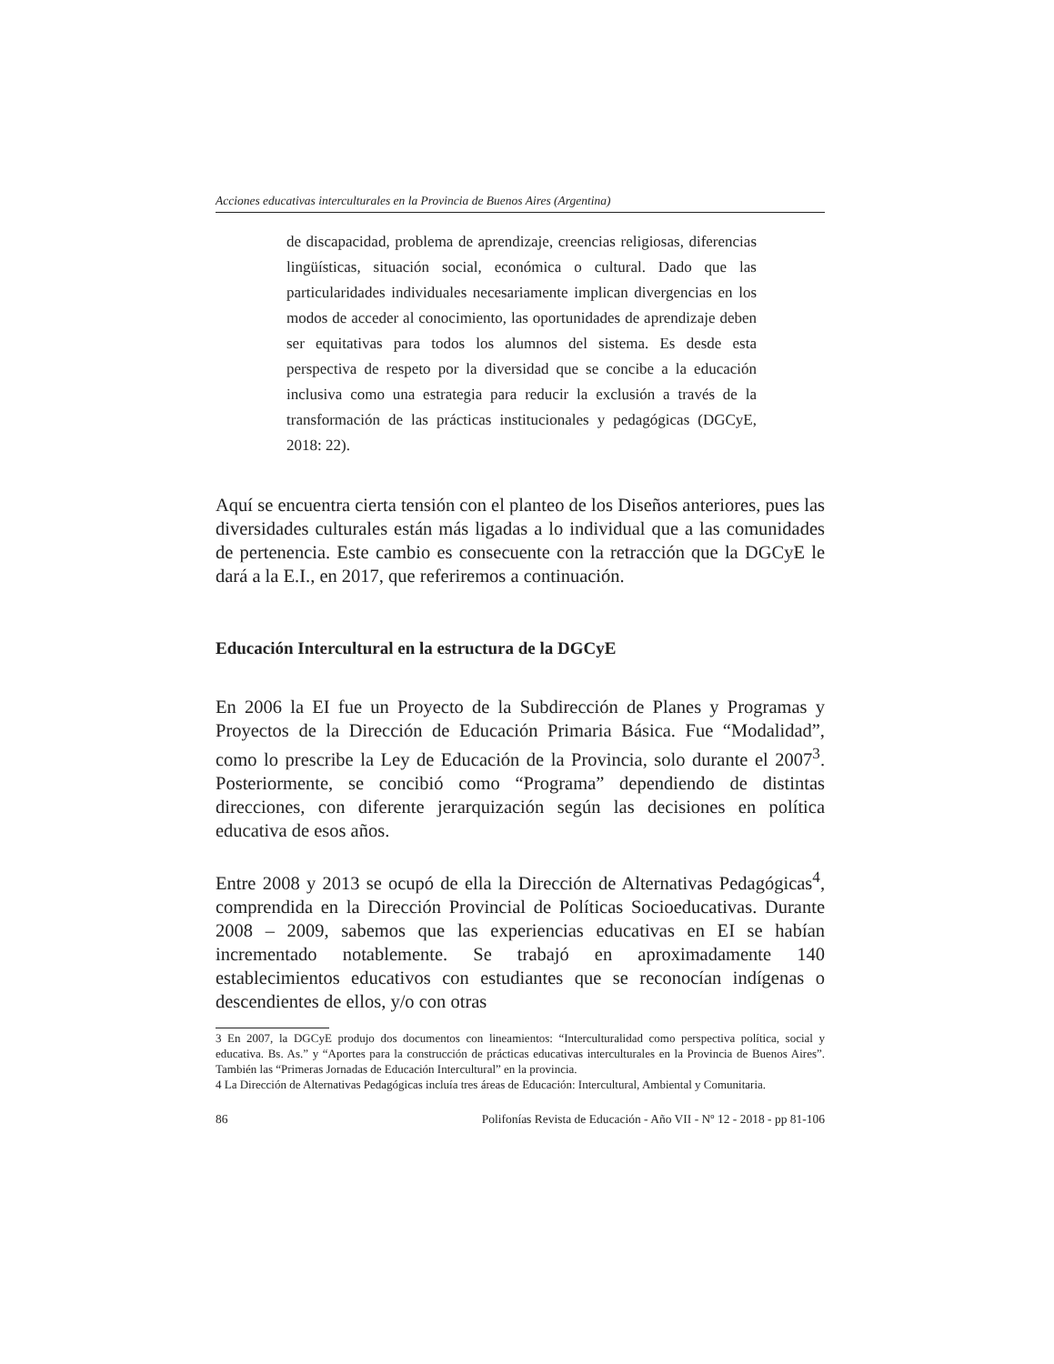Acciones educativas interculturales en la Provincia de Buenos Aires (Argentina)
de discapacidad, problema de aprendizaje, creencias religiosas, diferencias lingüísticas, situación social, económica o cultural. Dado que las particularidades individuales necesariamente implican divergencias en los modos de acceder al conocimiento, las oportunidades de aprendizaje deben ser equitativas para todos los alumnos del sistema. Es desde esta perspectiva de respeto por la diversidad que se concibe a la educación inclusiva como una estrategia para reducir la exclusión a través de la transformación de las prácticas institucionales y pedagógicas (DGCyE, 2018: 22).
Aquí se encuentra cierta tensión con el planteo de los Diseños anteriores, pues las diversidades culturales están más ligadas a lo individual que a las comunidades de pertenencia. Este cambio es consecuente con la retracción que la DGCyE le dará a la E.I., en 2017, que referiremos a continuación.
Educación Intercultural en la estructura de la DGCyE
En 2006 la EI fue un Proyecto de la Subdirección de Planes y Programas y Proyectos de la Dirección de Educación Primaria Básica. Fue “Modalidad”, como lo prescribe la Ley de Educación de la Provincia, solo durante el 2007<sup>3</sup>. Posteriormente, se concibió como “Programa” dependiendo de distintas direcciones, con diferente jerarquización según las decisiones en política educativa de esos años.
Entre 2008 y 2013 se ocupó de ella la Dirección de Alternativas Pedagógicas<sup>4</sup>, comprendida en la Dirección Provincial de Políticas Socioeducativas. Durante 2008 – 2009, sabemos que las experiencias educativas en EI se habían incrementado notablemente. Se trabajó en aproximadamente 140 establecimientos educativos con estudiantes que se reconocían indígenas o descendientes de ellos, y/o con otras
3 En 2007, la DGCyE produjo dos documentos con lineamientos: “Interculturalidad como perspectiva política, social y educativa. Bs. As.” y “Aportes para la construcción de prácticas educativas interculturales en la Provincia de Buenos Aires”. También las “Primeras Jornadas de Educación Intercultural” en la provincia.
4 La Dirección de Alternativas Pedagógicas incluía tres áreas de Educación: Intercultural, Ambiental y Comunitaria.
86 Polifonías Revista de Educación - Año VII - Nº 12 - 2018 - pp 81-106